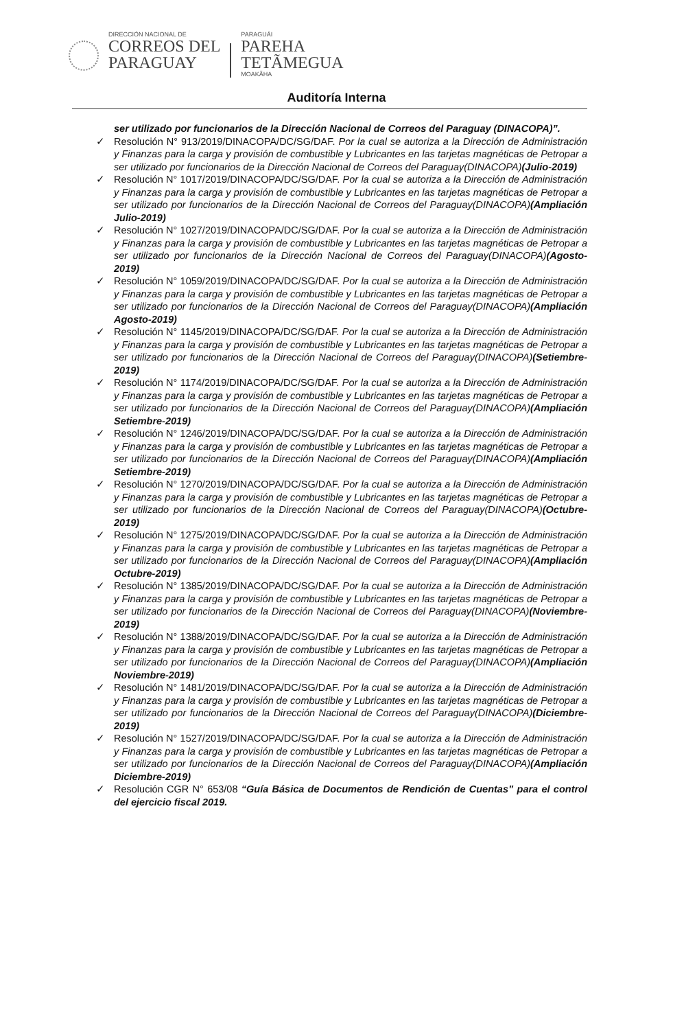DIRECCIÓN NACIONAL DE
CORREOS DEL
PARAGUAY
PARAGUÁI
PAREHA
TETÃMEGUA
MOAKÃHA
Auditoría Interna
ser utilizado por funcionarios de la Dirección Nacional de Correos del Paraguay (DINACOPA)”.
✓ Resolución N° 913/2019/DINACOPA/DC/SG/DAF. Por la cual se autoriza a la Dirección de Administración y Finanzas para la carga y provisión de combustible y Lubricantes en las tarjetas magnéticas de Petropar a ser utilizado por funcionarios de la Dirección Nacional de Correos del Paraguay(DINACOPA)(Julio-2019)
✓ Resolución N° 1017/2019/DINACOPA/DC/SG/DAF. Por la cual se autoriza a la Dirección de Administración y Finanzas para la carga y provisión de combustible y Lubricantes en las tarjetas magnéticas de Petropar a ser utilizado por funcionarios de la Dirección Nacional de Correos del Paraguay(DINACOPA)(Ampliación Julio-2019)
✓ Resolución N° 1027/2019/DINACOPA/DC/SG/DAF. Por la cual se autoriza a la Dirección de Administración y Finanzas para la carga y provisión de combustible y Lubricantes en las tarjetas magnéticas de Petropar a ser utilizado por funcionarios de la Dirección Nacional de Correos del Paraguay(DINACOPA)(Agosto-2019)
✓ Resolución N° 1059/2019/DINACOPA/DC/SG/DAF. Por la cual se autoriza a la Dirección de Administración y Finanzas para la carga y provisión de combustible y Lubricantes en las tarjetas magnéticas de Petropar a ser utilizado por funcionarios de la Dirección Nacional de Correos del Paraguay(DINACOPA)(Ampliación Agosto-2019)
✓ Resolución N° 1145/2019/DINACOPA/DC/SG/DAF. Por la cual se autoriza a la Dirección de Administración y Finanzas para la carga y provisión de combustible y Lubricantes en las tarjetas magnéticas de Petropar a ser utilizado por funcionarios de la Dirección Nacional de Correos del Paraguay(DINACOPA)(Setiembre-2019)
✓ Resolución N° 1174/2019/DINACOPA/DC/SG/DAF. Por la cual se autoriza a la Dirección de Administración y Finanzas para la carga y provisión de combustible y Lubricantes en las tarjetas magnéticas de Petropar a ser utilizado por funcionarios de la Dirección Nacional de Correos del Paraguay(DINACOPA)(Ampliación Setiembre-2019)
✓ Resolución N° 1246/2019/DINACOPA/DC/SG/DAF. Por la cual se autoriza a la Dirección de Administración y Finanzas para la carga y provisión de combustible y Lubricantes en las tarjetas magnéticas de Petropar a ser utilizado por funcionarios de la Dirección Nacional de Correos del Paraguay(DINACOPA)(Ampliación Setiembre-2019)
✓ Resolución N° 1270/2019/DINACOPA/DC/SG/DAF. Por la cual se autoriza a la Dirección de Administración y Finanzas para la carga y provisión de combustible y Lubricantes en las tarjetas magnéticas de Petropar a ser utilizado por funcionarios de la Dirección Nacional de Correos del Paraguay(DINACOPA)(Octubre-2019)
✓ Resolución N° 1275/2019/DINACOPA/DC/SG/DAF. Por la cual se autoriza a la Dirección de Administración y Finanzas para la carga y provisión de combustible y Lubricantes en las tarjetas magnéticas de Petropar a ser utilizado por funcionarios de la Dirección Nacional de Correos del Paraguay(DINACOPA)(Ampliación Octubre-2019)
✓ Resolución N° 1385/2019/DINACOPA/DC/SG/DAF. Por la cual se autoriza a la Dirección de Administración y Finanzas para la carga y provisión de combustible y Lubricantes en las tarjetas magnéticas de Petropar a ser utilizado por funcionarios de la Dirección Nacional de Correos del Paraguay(DINACOPA)(Noviembre-2019)
✓ Resolución N° 1388/2019/DINACOPA/DC/SG/DAF. Por la cual se autoriza a la Dirección de Administración y Finanzas para la carga y provisión de combustible y Lubricantes en las tarjetas magnéticas de Petropar a ser utilizado por funcionarios de la Dirección Nacional de Correos del Paraguay(DINACOPA)(Ampliación Noviembre-2019)
✓ Resolución N° 1481/2019/DINACOPA/DC/SG/DAF. Por la cual se autoriza a la Dirección de Administración y Finanzas para la carga y provisión de combustible y Lubricantes en las tarjetas magnéticas de Petropar a ser utilizado por funcionarios de la Dirección Nacional de Correos del Paraguay(DINACOPA)(Diciembre-2019)
✓ Resolución N° 1527/2019/DINACOPA/DC/SG/DAF. Por la cual se autoriza a la Dirección de Administración y Finanzas para la carga y provisión de combustible y Lubricantes en las tarjetas magnéticas de Petropar a ser utilizado por funcionarios de la Dirección Nacional de Correos del Paraguay(DINACOPA)(Ampliación Diciembre-2019)
✓ Resolución CGR N° 653/08 “Guía Básica de Documentos de Rendición de Cuentas” para el control del ejercicio fiscal 2019.